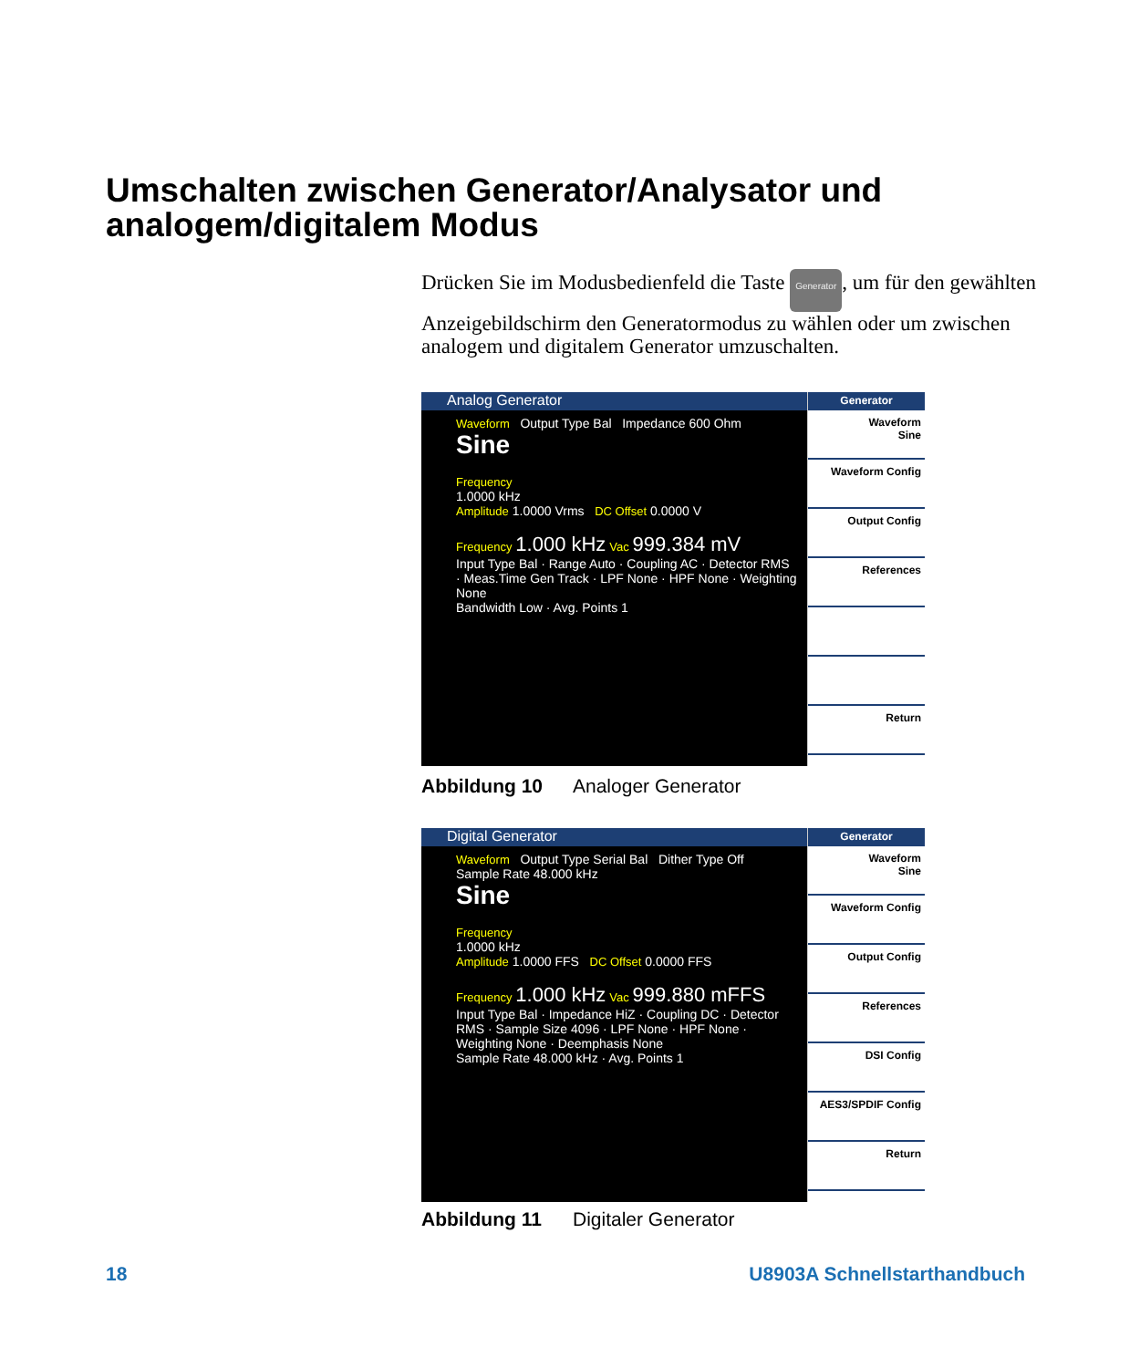Umschalten zwischen Generator/Analysator und
analogem/digitalem Modus
Drücken Sie im Modusbedienfeld die Taste Generator, um für den gewählten Anzeigebildschirm den Generatormodus zu wählen oder um zwischen analogem und digitalem Generator umzuschalten.
Analog Generator
Waveform Output Type Bal Impedance 600 Ohm
Sine
Frequency
1.0000 kHz
Amplitude 1.0000 Vrms DC Offset 0.0000 V
Frequency 1.000 kHz Vac 999.384 mV
Input Type Bal · Range Auto · Coupling AC · Detector RMS · Meas.Time Gen Track · LPF None · HPF None · Weighting None
Bandwidth Low · Avg. Points 1
Generator
Waveform
Sine
Waveform Config
Output Config
References
Return
Abbildung 10 Analoger Generator
Digital Generator
Waveform Output Type Serial Bal Dither Type Off Sample Rate 48.000 kHz
Sine
Frequency
1.0000 kHz
Amplitude 1.0000 FFS DC Offset 0.0000 FFS
Frequency 1.000 kHz Vac 999.880 mFFS
Input Type Bal · Impedance HiZ · Coupling DC · Detector RMS · Sample Size 4096 · LPF None · HPF None · Weighting None · Deemphasis None
Sample Rate 48.000 kHz · Avg. Points 1
Generator
Waveform
Sine
Waveform Config
Output Config
References
DSI Config
AES3/SPDIF Config
Return
Abbildung 11 Digitaler Generator
18 U8903A Schnellstarthandbuch